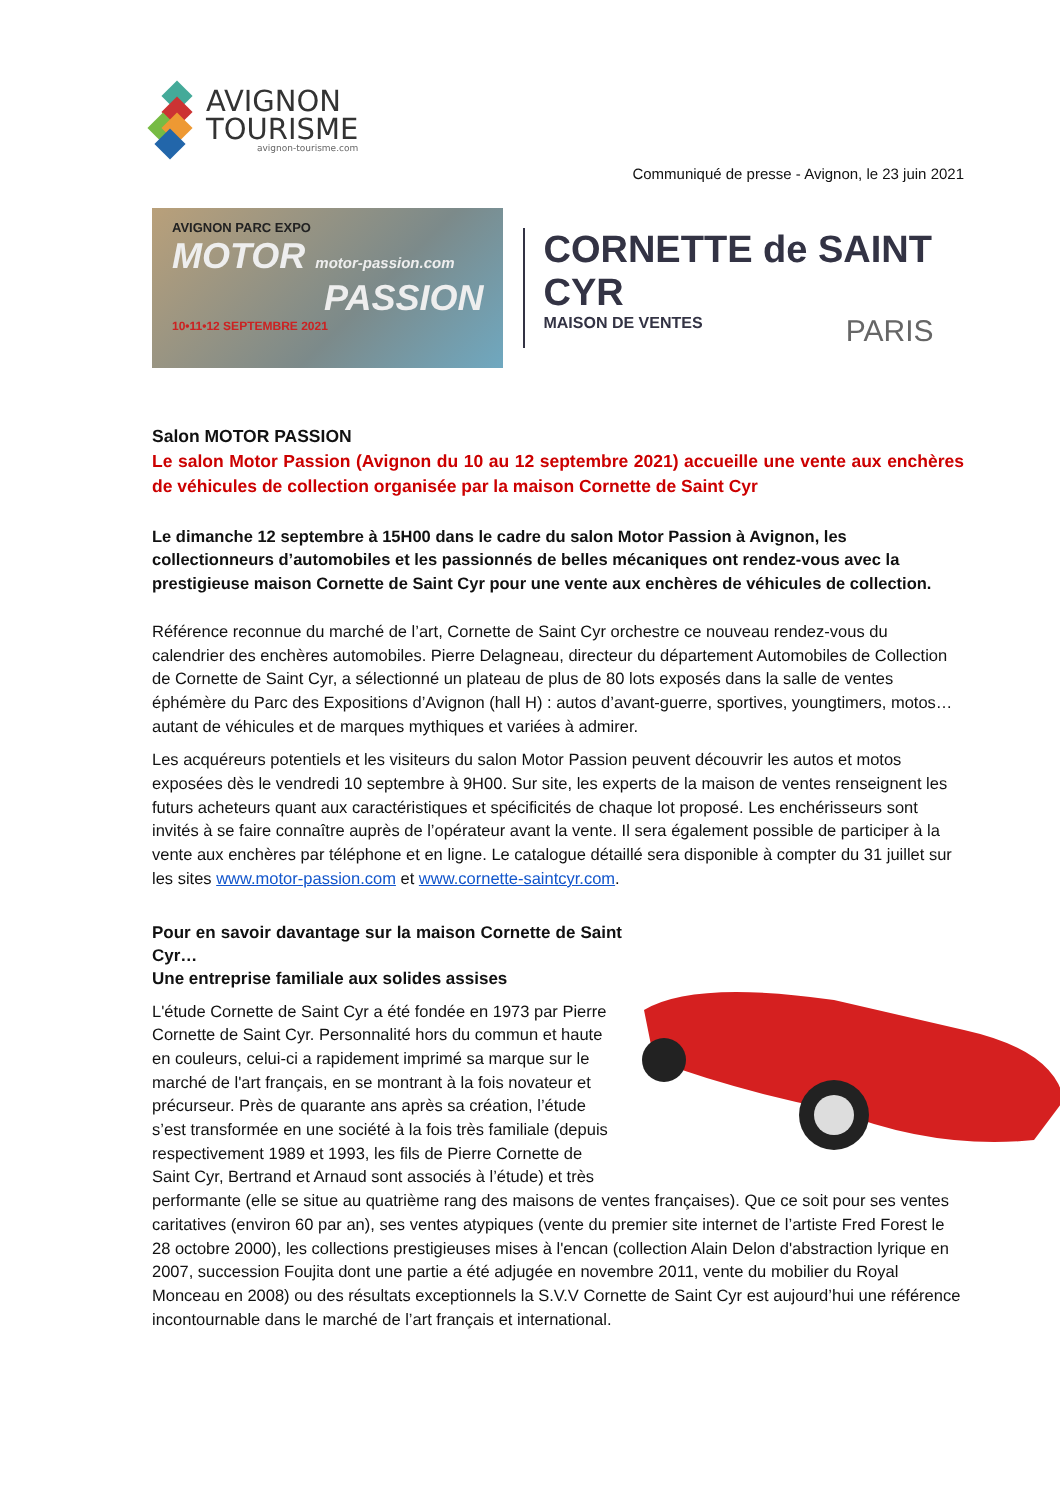AVIGNON
TOURISME
avignon-tourisme.com
Communiqué de presse - Avignon, le 23 juin 2021
AVIGNON PARC EXPO
MOTOR motor-passion.com
PASSION
10•11•12 SEPTEMBRE 2021
CORNETTE de SAINT CYR
MAISON DE VENTES PARIS
Salon MOTOR PASSION
Le salon Motor Passion (Avignon du 10 au 12 septembre 2021) accueille une vente aux enchères de véhicules de collection organisée par la maison Cornette de Saint Cyr
Le dimanche 12 septembre à 15H00 dans le cadre du salon Motor Passion à Avignon, les collectionneurs d’automobiles et les passionnés de belles mécaniques ont rendez-vous avec la prestigieuse maison Cornette de Saint Cyr pour une vente aux enchères de véhicules de collection.
Référence reconnue du marché de l’art, Cornette de Saint Cyr orchestre ce nouveau rendez-vous du calendrier des enchères automobiles. Pierre Delagneau, directeur du département Automobiles de Collection de Cornette de Saint Cyr, a sélectionné un plateau de plus de 80 lots exposés dans la salle de ventes éphémère du Parc des Expositions d’Avignon (hall H) : autos d’avant-guerre, sportives, youngtimers, motos… autant de véhicules et de marques mythiques et variées à admirer.
Les acquéreurs potentiels et les visiteurs du salon Motor Passion peuvent découvrir les autos et motos exposées dès le vendredi 10 septembre à 9H00. Sur site, les experts de la maison de ventes renseignent les futurs acheteurs quant aux caractéristiques et spécificités de chaque lot proposé. Les enchérisseurs sont invités à se faire connaître auprès de l’opérateur avant la vente. Il sera également possible de participer à la vente aux enchères par téléphone et en ligne. Le catalogue détaillé sera disponible à compter du 31 juillet sur les sites www.motor-passion.com et www.cornette-saintcyr.com.
Pour en savoir davantage sur la maison Cornette de Saint Cyr…
Une entreprise familiale aux solides assises
L'étude Cornette de Saint Cyr a été fondée en 1973 par Pierre Cornette de Saint Cyr. Personnalité hors du commun et haute en couleurs, celui-ci a rapidement imprimé sa marque sur le marché de l'art français, en se montrant à la fois novateur et précurseur. Près de quarante ans après sa création, l’étude s’est transformée en une société à la fois très familiale (depuis respectivement 1989 et 1993, les fils de Pierre Cornette de Saint Cyr, Bertrand et Arnaud sont associés à l’étude) et très performante (elle se situe au quatrième rang des maisons de ventes françaises). Que ce soit pour ses ventes caritatives (environ 60 par an), ses ventes atypiques (vente du premier site internet de l’artiste Fred Forest le 28 octobre 2000), les collections prestigieuses mises à l'encan (collection Alain Delon d'abstraction lyrique en 2007, succession Foujita dont une partie a été adjugée en novembre 2011, vente du mobilier du Royal Monceau en 2008) ou des résultats exceptionnels la S.V.V Cornette de Saint Cyr est aujourd’hui une référence incontournable dans le marché de l’art français et international.